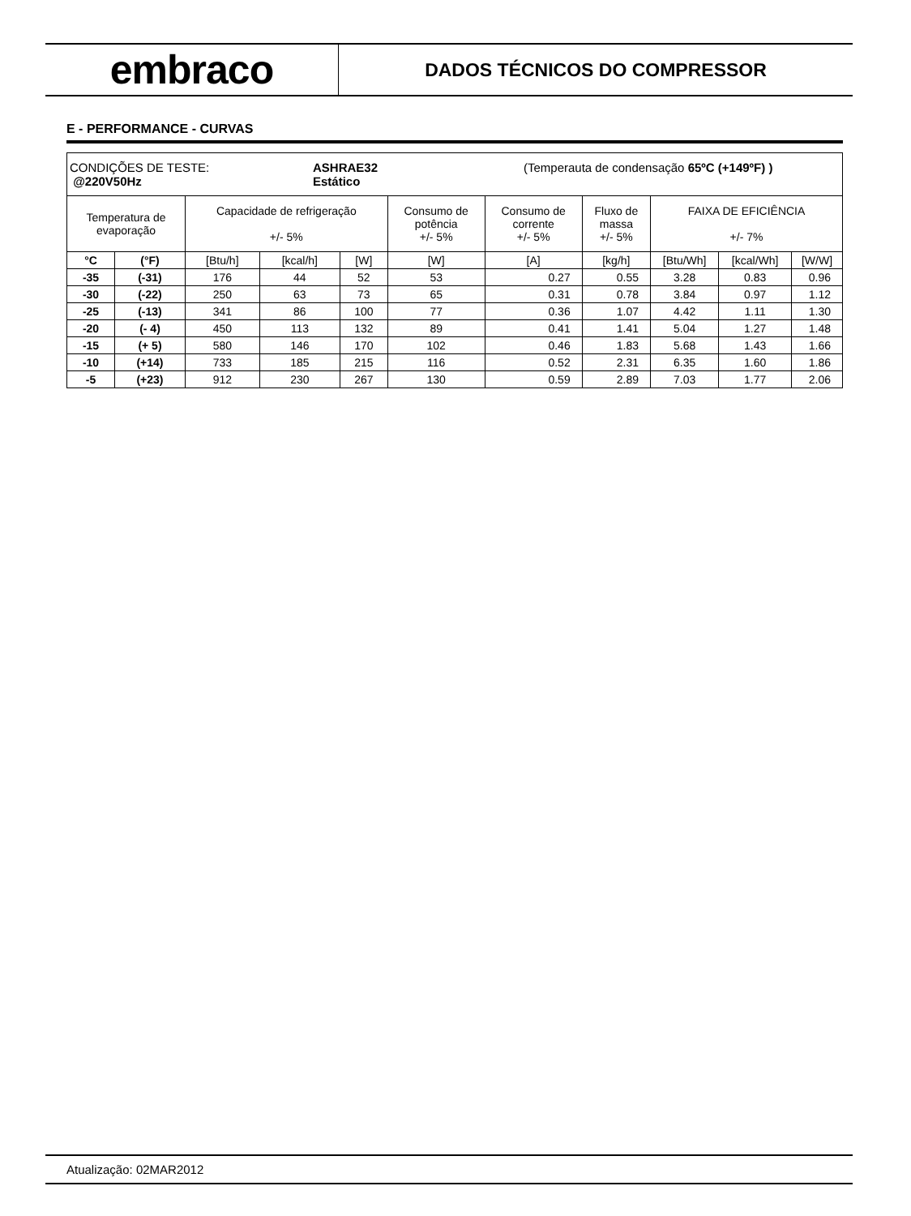embraco
DADOS TÉCNICOS DO COMPRESSOR
E - PERFORMANCE - CURVAS
| CONDIÇÕES DE TESTE: @220V50Hz ASHRAE32 Estático (Temperauta de condensação 65ºC (+149ºF) ) | | | | | | | | | | |
| Temperatura de evaporação | | Capacidade de refrigeração +/- 5% | | | Consumo de potência +/- 5% | Consumo de corrente +/- 5% | Fluxo de massa +/- 5% | FAIXA DE EFICIÊNCIA +/- 7% | | |
| °C | (°F) | [Btu/h] | [kcal/h] | [W] | [W] | [A] | [kg/h] | [Btu/Wh] | [kcal/Wh] | [W/W] |
| -35 | (-31) | 176 | 44 | 52 | 53 | 0.27 | 0.55 | 3.28 | 0.83 | 0.96 |
| -30 | (-22) | 250 | 63 | 73 | 65 | 0.31 | 0.78 | 3.84 | 0.97 | 1.12 |
| -25 | (-13) | 341 | 86 | 100 | 77 | 0.36 | 1.07 | 4.42 | 1.11 | 1.30 |
| -20 | (- 4) | 450 | 113 | 132 | 89 | 0.41 | 1.41 | 5.04 | 1.27 | 1.48 |
| -15 | (+ 5) | 580 | 146 | 170 | 102 | 0.46 | 1.83 | 5.68 | 1.43 | 1.66 |
| -10 | (+14) | 733 | 185 | 215 | 116 | 0.52 | 2.31 | 6.35 | 1.60 | 1.86 |
| -5 | (+23) | 912 | 230 | 267 | 130 | 0.59 | 2.89 | 7.03 | 1.77 | 2.06 |
Atualização: 02MAR2012